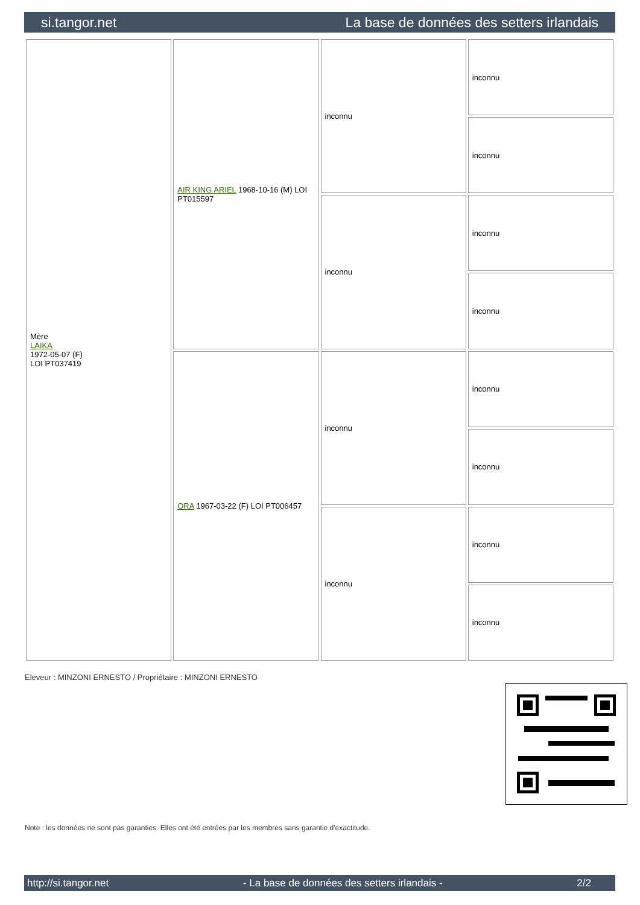si.tangor.net La base de données des setters irlandais
| Mère LAIKA 1972-05-07 (F) LOI PT037419 | AIR KING ARIEL 1968-10-16 (M) LOI PT015597 | inconnu | inconnu |
| | | | inconnu |
| | | inconnu | inconnu |
| | | | inconnu |
| | ORA 1967-03-22 (F) LOI PT006457 | inconnu | inconnu |
| | | | inconnu |
| | | inconnu | inconnu |
| | | | inconnu |
Eleveur : MINZONI ERNESTO / Propriétaire : MINZONI ERNESTO
Note : les données ne sont pas garanties. Elles ont été entrées par les membres sans garantie d'exactitude.
http://si.tangor.net - La base de données des setters irlandais - 2/2